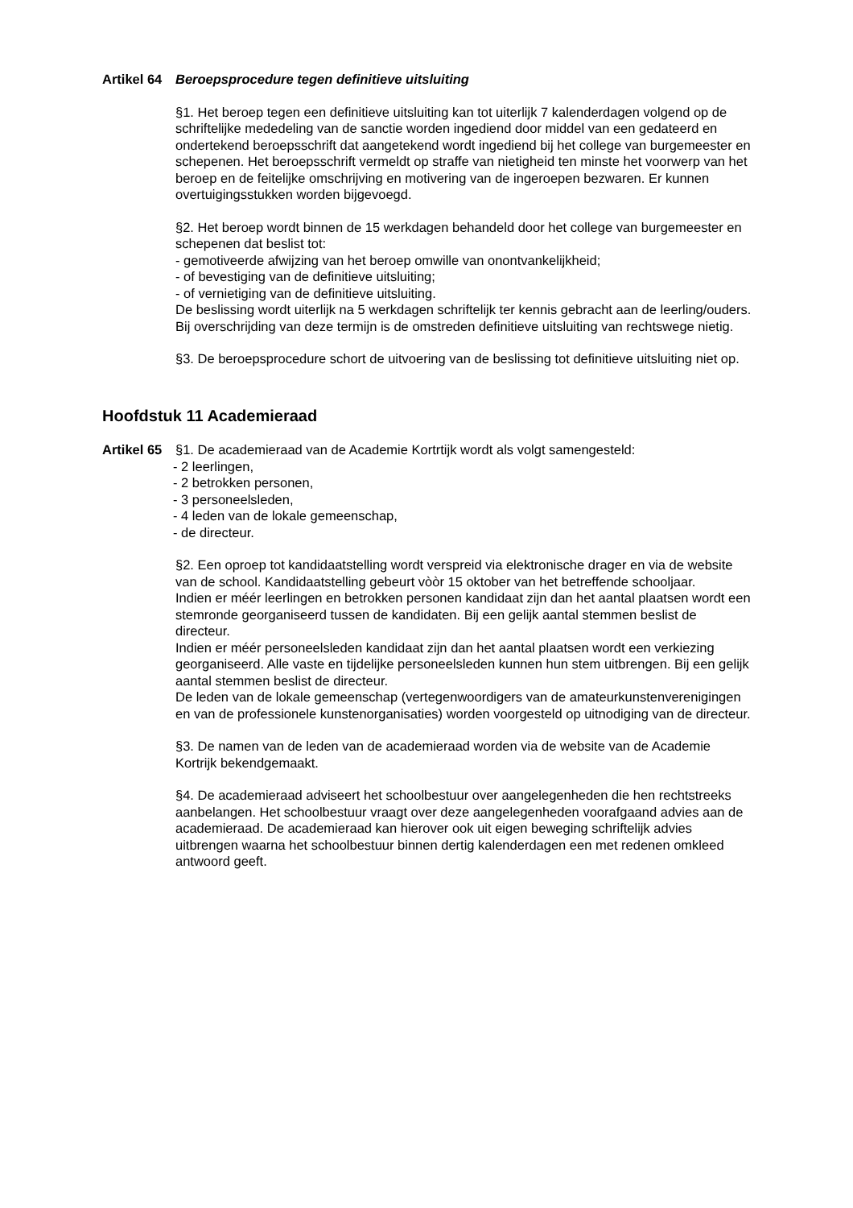Artikel 64 Beroepsprocedure tegen definitieve uitsluiting
§1. Het beroep tegen een definitieve uitsluiting kan tot uiterlijk 7 kalenderdagen volgend op de schriftelijke mededeling van de sanctie worden ingediend door middel van een gedateerd en ondertekend beroepsschrift dat aangetekend wordt ingediend bij het college van burgemeester en schepenen. Het beroepsschrift vermeldt op straffe van nietigheid ten minste het voorwerp van het beroep en de feitelijke omschrijving en motivering van de ingeroepen bezwaren. Er kunnen overtuigingsstukken worden bijgevoegd.
§2. Het beroep wordt binnen de 15 werkdagen behandeld door het college van burgemeester en schepenen dat beslist tot:
- gemotiveerde afwijzing van het beroep omwille van onontvankelijkheid;
- of bevestiging van de definitieve uitsluiting;
- of vernietiging van de definitieve uitsluiting.
De beslissing wordt uiterlijk na 5 werkdagen schriftelijk ter kennis gebracht aan de leerling/ouders. Bij overschrijding van deze termijn is de omstreden definitieve uitsluiting van rechtswege nietig.
§3. De beroepsprocedure schort de uitvoering van de beslissing tot definitieve uitsluiting niet op.
Hoofdstuk 11 Academieraad
Artikel 65 §1. De academieraad van de Academie Kortrtijk wordt als volgt samengesteld:
- 2 leerlingen,
- 2 betrokken personen,
- 3 personeelsleden,
- 4 leden van de lokale gemeenschap,
- de directeur.
§2. Een oproep tot kandidaatstelling wordt verspreid via elektronische drager en via de website van de school. Kandidaatstelling gebeurt vòòr 15 oktober van het betreffende schooljaar.
Indien er méér leerlingen en betrokken personen kandidaat zijn dan het aantal plaatsen wordt een stemronde georganiseerd tussen de kandidaten. Bij een gelijk aantal stemmen beslist de directeur.
Indien er méér personeelsleden kandidaat zijn dan het aantal plaatsen wordt een verkiezing georganiseerd. Alle vaste en tijdelijke personeelsleden kunnen hun stem uitbrengen. Bij een gelijk aantal stemmen beslist de directeur.
De leden van de lokale gemeenschap (vertegenwoordigers van de amateurkunstenverenigingen en van de professionele kunstenorganisaties) worden voorgesteld op uitnodiging van de directeur.
§3. De namen van de leden van de academieraad worden via de website van de Academie Kortrijk bekendgemaakt.
§4. De academieraad adviseert het schoolbestuur over aangelegenheden die hen rechtstreeks aanbelangen. Het schoolbestuur vraagt over deze aangelegenheden voorafgaand advies aan de academieraad. De academieraad kan hierover ook uit eigen beweging schriftelijk advies uitbrengen waarna het schoolbestuur binnen dertig kalenderdagen een met redenen omkleed antwoord geeft.